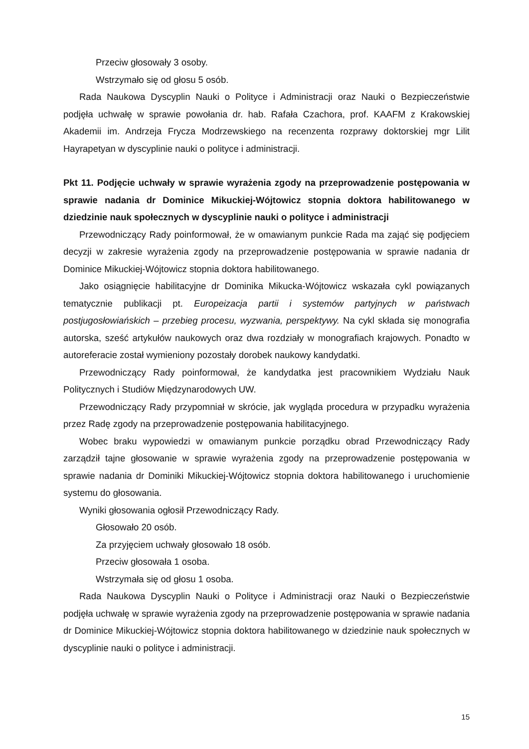Przeciw głosowały 3 osoby.
Wstrzymało się od głosu 5 osób.
Rada Naukowa Dyscyplin Nauki o Polityce i Administracji oraz Nauki o Bezpieczeństwie podjęła uchwałę w sprawie powołania dr. hab. Rafała Czachora, prof. KAAFM z Krakowskiej Akademii im. Andrzeja Frycza Modrzewskiego na recenzenta rozprawy doktorskiej mgr Lilit Hayrapetyan w dyscyplinie nauki o polityce i administracji.
Pkt 11. Podjęcie uchwały w sprawie wyrażenia zgody na przeprowadzenie postępowania w sprawie nadania dr Dominice Mikuckiej-Wójtowicz stopnia doktora habilitowanego w dziedzinie nauk społecznych w dyscyplinie nauki o polityce i administracji
Przewodniczący Rady poinformował, że w omawianym punkcie Rada ma zająć się podjęciem decyzji w zakresie wyrażenia zgody na przeprowadzenie postępowania w sprawie nadania dr Dominice Mikuckiej-Wójtowicz stopnia doktora habilitowanego.
Jako osiągnięcie habilitacyjne dr Dominika Mikucka-Wójtowicz wskazała cykl powiązanych tematycznie publikacji pt. Europeizacja partii i systemów partyjnych w państwach postjugosłowiańskich – przebieg procesu, wyzwania, perspektywy. Na cykl składa się monografia autorska, sześć artykułów naukowych oraz dwa rozdziały w monografiach krajowych. Ponadto w autoreferacie został wymieniony pozostały dorobek naukowy kandydatki.
Przewodniczący Rady poinformował, że kandydatka jest pracownikiem Wydziału Nauk Politycznych i Studiów Międzynarodowych UW.
Przewodniczący Rady przypomniał w skrócie, jak wygląda procedura w przypadku wyrażenia przez Radę zgody na przeprowadzenie postępowania habilitacyjnego.
Wobec braku wypowiedzi w omawianym punkcie porządku obrad Przewodniczący Rady zarządził tajne głosowanie w sprawie wyrażenia zgody na przeprowadzenie postępowania w sprawie nadania dr Dominiki Mikuckiej-Wójtowicz stopnia doktora habilitowanego i uruchomienie systemu do głosowania.
Wyniki głosowania ogłosił Przewodniczący Rady.
Głosowało 20 osób.
Za przyjęciem uchwały głosowało 18 osób.
Przeciw głosowała 1 osoba.
Wstrzymała się od głosu 1 osoba.
Rada Naukowa Dyscyplin Nauki o Polityce i Administracji oraz Nauki o Bezpieczeństwie podjęła uchwałę w sprawie wyrażenia zgody na przeprowadzenie postępowania w sprawie nadania dr Dominice Mikuckiej-Wójtowicz stopnia doktora habilitowanego w dziedzinie nauk społecznych w dyscyplinie nauki o polityce i administracji.
15